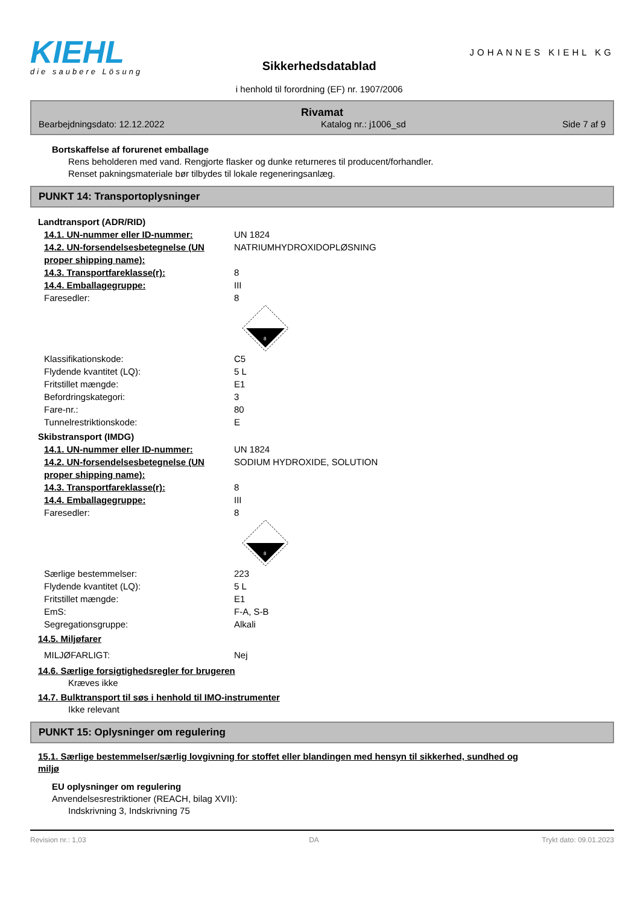KIEHL
die saubere Lösung
Sikkerhedsdatablad
i henhold til forordning (EF) nr. 1907/2006
JOHANNES KIEHL KG
Rivamat
Bearbejdningsdato: 12.12.2022 Katalog nr.: j1006_sd Side 7 af 9
Bortskaffelse af forurenet emballage
Rens beholderen med vand. Rengjorte flasker og dunke returneres til producent/forhandler.
Renset pakningsmateriale bør tilbydes til lokale regeneringsanlæg.
PUNKT 14: Transportoplysninger
Landtransport (ADR/RID)
14.1. UN-nummer eller ID-nummer: UN 1824
14.2. UN-forsendelsesbetegnelse (UN proper shipping name): NATRIUMHYDROXIDOPLØSNING
14.3. Transportfareklasse(r): 8
14.4. Emballagegruppe: III
Faresedler: 8
8
Klassifikationskode: C5
Flydende kvantitet (LQ): 5 L
Fritstillet mængde: E1
Befordringskategori: 3
Fare-nr.: 80
Tunnelrestriktionskode: E
Skibstransport (IMDG)
14.1. UN-nummer eller ID-nummer: UN 1824
14.2. UN-forsendelsesbetegnelse (UN proper shipping name): SODIUM HYDROXIDE, SOLUTION
14.3. Transportfareklasse(r): 8
14.4. Emballagegruppe: III
Faresedler: 8
8
Særlige bestemmelser: 223
Flydende kvantitet (LQ): 5 L
Fritstillet mængde: E1
EmS: F-A, S-B
Segregationsgruppe: Alkali
14.5. Miljøfarer
MILJØFARLIGT: Nej
14.6. Særlige forsigtighedsregler for brugeren
Kræves ikke
14.7. Bulktransport til søs i henhold til IMO-instrumenter
Ikke relevant
PUNKT 15: Oplysninger om regulering
15.1. Særlige bestemmelser/særlig lovgivning for stoffet eller blandingen med hensyn til sikkerhed, sundhed og miljø
EU oplysninger om regulering
Anvendelsesrestriktioner (REACH, bilag XVII):
Indskrivning 3, Indskrivning 75
Revision nr.: 1,03 DA Trykt dato: 09.01.2023